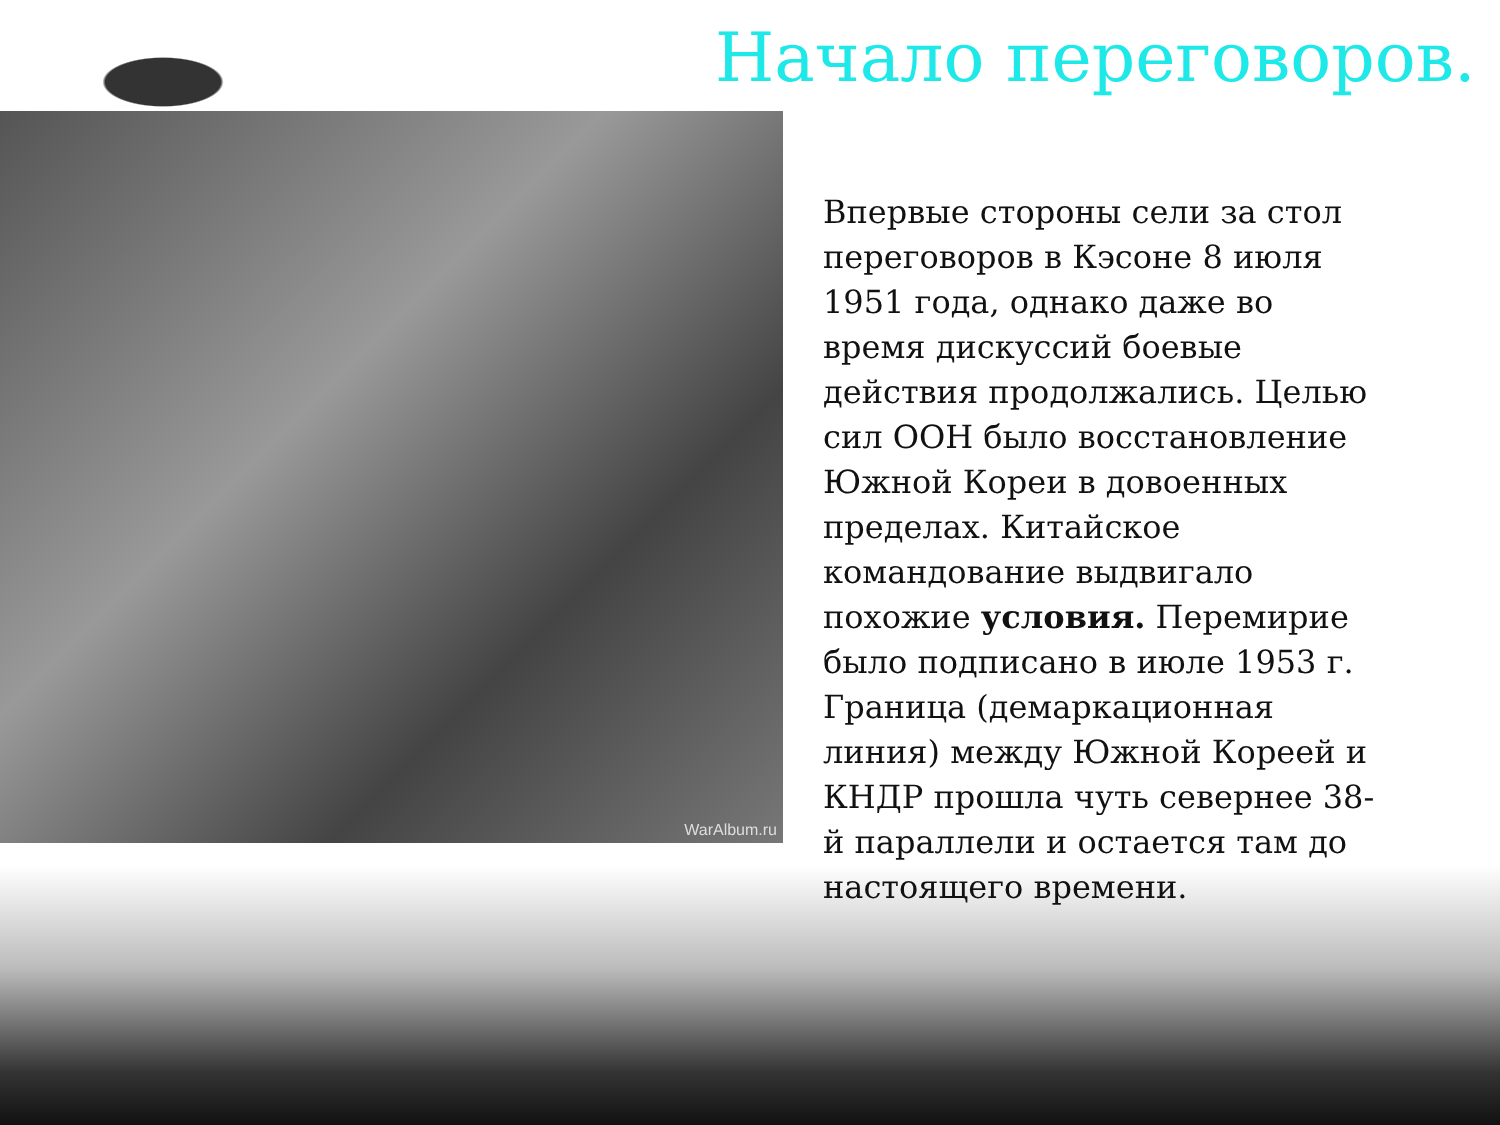Начало переговоров.
WarAlbum.ru
Впервые стороны сели за стол переговоров в Кэсоне 8 июля 1951 года, однако даже во время дискуссий боевые действия продолжались. Целью сил ООН было восстановление Южной Кореи в довоенных пределах. Китайское командование выдвигало похожие условия. Перемирие было подписано в июле 1953 г. Граница (демаркационная линия) между Южной Кореей и КНДР прошла чуть севернее 38-й параллели и остается там до настоящего времени.